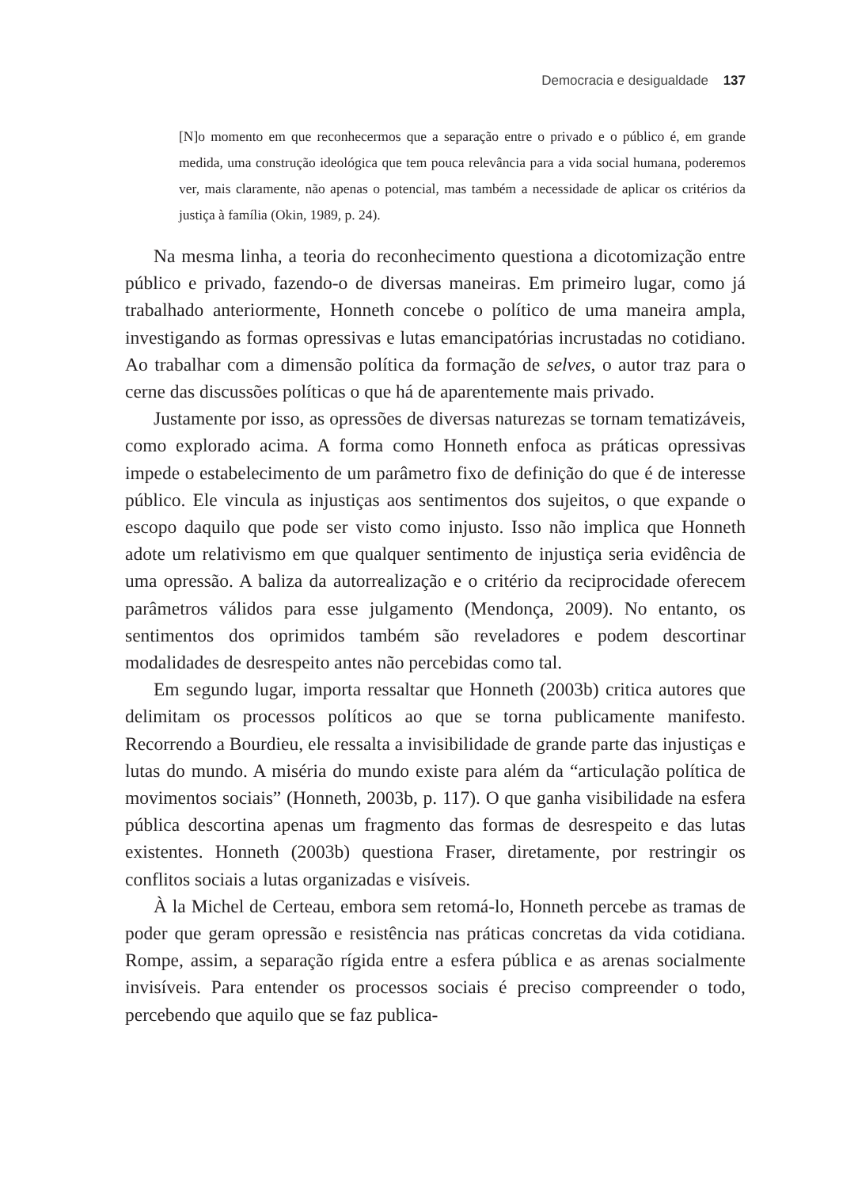Democracia e desigualdade 137
[N]o momento em que reconhecermos que a separação entre o privado e o público é, em grande medida, uma construção ideológica que tem pouca relevância para a vida social humana, poderemos ver, mais claramente, não apenas o potencial, mas também a necessidade de aplicar os critérios da justiça à família (Okin, 1989, p. 24).
Na mesma linha, a teoria do reconhecimento questiona a dicotomização entre público e privado, fazendo-o de diversas maneiras. Em primeiro lugar, como já trabalhado anteriormente, Honneth concebe o político de uma maneira ampla, investigando as formas opressivas e lutas emancipatórias incrustadas no cotidiano. Ao trabalhar com a dimensão política da formação de selves, o autor traz para o cerne das discussões políticas o que há de aparentemente mais privado.
Justamente por isso, as opressões de diversas naturezas se tornam tematizáveis, como explorado acima. A forma como Honneth enfoca as práticas opressivas impede o estabelecimento de um parâmetro fixo de definição do que é de interesse público. Ele vincula as injustiças aos sentimentos dos sujeitos, o que expande o escopo daquilo que pode ser visto como injusto. Isso não implica que Honneth adote um relativismo em que qualquer sentimento de injustiça seria evidência de uma opressão. A baliza da autorrealização e o critério da reciprocidade oferecem parâmetros válidos para esse julgamento (Mendonça, 2009). No entanto, os sentimentos dos oprimidos também são reveladores e podem descortinar modalidades de desrespeito antes não percebidas como tal.
Em segundo lugar, importa ressaltar que Honneth (2003b) critica autores que delimitam os processos políticos ao que se torna publicamente manifesto. Recorrendo a Bourdieu, ele ressalta a invisibilidade de grande parte das injustiças e lutas do mundo. A miséria do mundo existe para além da “articulação política de movimentos sociais” (Honneth, 2003b, p. 117). O que ganha visibilidade na esfera pública descortina apenas um fragmento das formas de desrespeito e das lutas existentes. Honneth (2003b) questiona Fraser, diretamente, por restringir os conflitos sociais a lutas organizadas e visíveis.
À la Michel de Certeau, embora sem retomá-lo, Honneth percebe as tramas de poder que geram opressão e resistência nas práticas concretas da vida cotidiana. Rompe, assim, a separação rígida entre a esfera pública e as arenas socialmente invisíveis. Para entender os processos sociais é preciso compreender o todo, percebendo que aquilo que se faz publica-